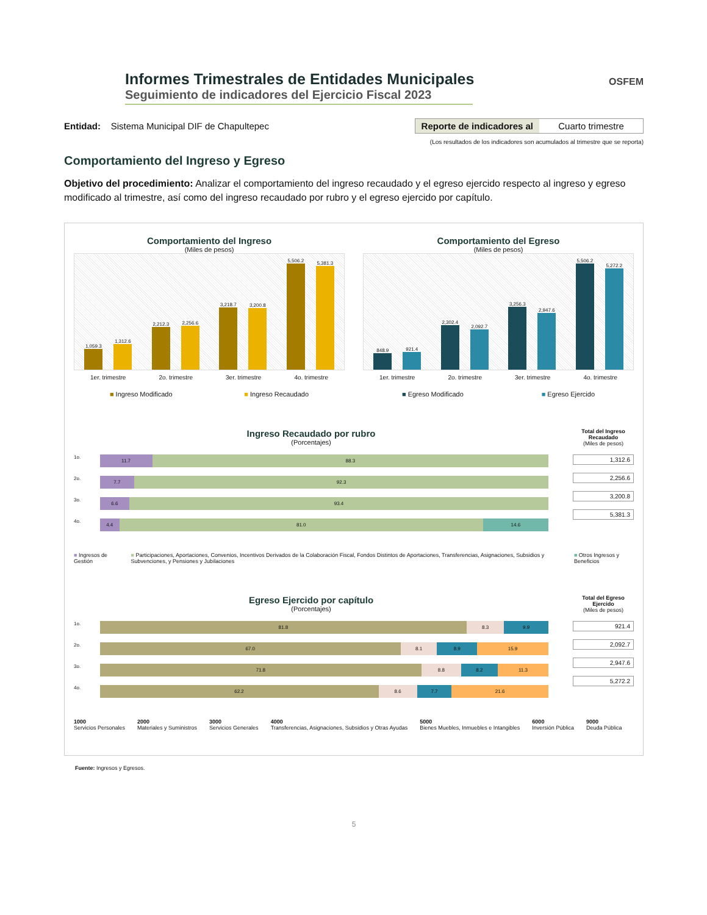Informes Trimestrales de Entidades Municipales
Seguimiento de indicadores del Ejercicio Fiscal 2023
OSFEM
Entidad: Sistema Municipal DIF de Chapultepec
Reporte de indicadores al Cuarto trimestre
(Los resultados de los indicadores son acumulados al trimestre que se reporta)
Comportamiento del Ingreso y Egreso
Objetivo del procedimiento: Analizar el comportamiento del ingreso recaudado y el egreso ejercido respecto al ingreso y egreso modificado al trimestre, así como del ingreso recaudado por rubro y el egreso ejercido por capítulo.
Comportamiento del Ingreso
(Miles de pesos)
1,059.3
1,312.6
2,212.3
2,256.6
3,218.7
3,200.8
5,506.2
5,381.3
1er. trimestre 2o. trimestre 3er. trimestre 4o. trimestre
■ Ingreso Modificado ■ Ingreso Recaudado
Comportamiento del Egreso
(Miles de pesos)
848.9
921.4
2,302.4
2,092.7
3,256.3
2,947.6
5,506.2
5,272.2
1er. trimestre 2o. trimestre 3er. trimestre 4o. trimestre
■ Egreso Modificado ■ Egreso Ejercido
Ingreso Recaudado por rubro
(Porcentajes)
1o. 11.7 88.3
2o. 7.7 92.3
3o. 6.6 93.4
4o. 4.4 81.0 14.6
Total del Ingreso Recaudado
(Miles de pesos)
1,312.6
2,256.6
3,200.8
5,381.3
■ Ingresos de Gestión ■ Participaciones, Aportaciones, Convenios, Incentivos Derivados de la Colaboración Fiscal, Fondos Distintos de Aportaciones, Transferencias, Asignaciones, Subsidios y Subvenciones, y Pensiones y Jubilaciones ■ Otros Ingresos y Beneficios
Egreso Ejercido por capítulo
(Porcentajes)
1o. 81.8 8.3 9.9
2o. 67.0 8.1 8.9 15.9
3o. 71.8 8.8 8.2 11.3
4o. 62.2 8.6 7.7 21.6
Total del Egreso Ejercido
(Miles de pesos)
921.4
2,092.7
2,947.6
5,272.2
1000
Servicios Personales 2000
Materiales y Suministros 3000
Servicios Generales 4000
Transferencias, Asignaciones, Subsidios y Otras Ayudas 5000
Bienes Muebles, Inmuebles e Intangibles 6000
Inversión Pública 9000
Deuda Pública
Fuente: Ingresos y Egresos.
5